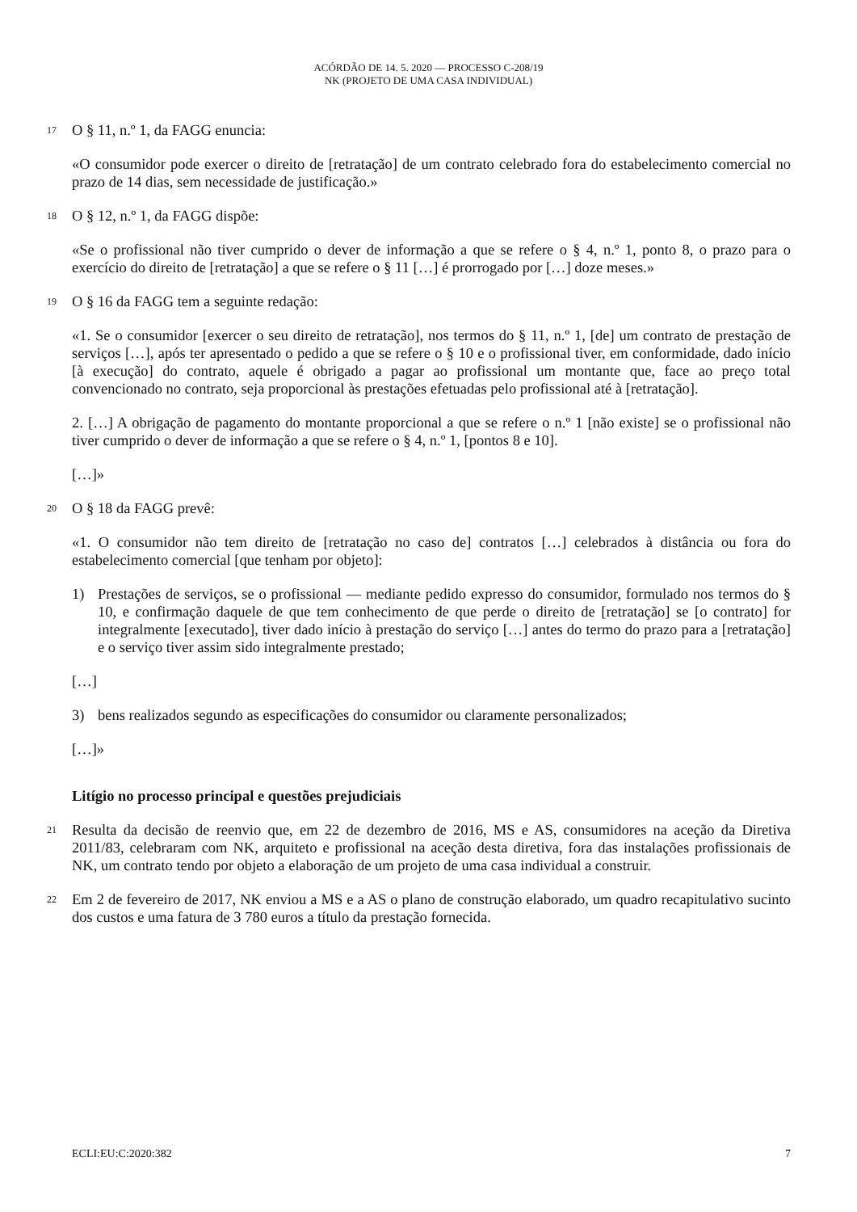ACÓRDÃO DE 14. 5. 2020 — PROCESSO C-208/19
NK (PROJETO DE UMA CASA INDIVIDUAL)
17
O § 11, n.º 1, da FAGG enuncia:
«O consumidor pode exercer o direito de [retratação] de um contrato celebrado fora do estabelecimento comercial no prazo de 14 dias, sem necessidade de justificação.»
18
O § 12, n.º 1, da FAGG dispõe:
«Se o profissional não tiver cumprido o dever de informação a que se refere o § 4, n.º 1, ponto 8, o prazo para o exercício do direito de [retratação] a que se refere o § 11 […] é prorrogado por […] doze meses.»
19
O § 16 da FAGG tem a seguinte redação:
«1. Se o consumidor [exercer o seu direito de retratação], nos termos do § 11, n.º 1, [de] um contrato de prestação de serviços […], após ter apresentado o pedido a que se refere o § 10 e o profissional tiver, em conformidade, dado início [à execução] do contrato, aquele é obrigado a pagar ao profissional um montante que, face ao preço total convencionado no contrato, seja proporcional às prestações efetuadas pelo profissional até à [retratação].
2. […] A obrigação de pagamento do montante proporcional a que se refere o n.º 1 [não existe] se o profissional não tiver cumprido o dever de informação a que se refere o § 4, n.º 1, [pontos 8 e 10].
[…]»
20
O § 18 da FAGG prevê:
«1. O consumidor não tem direito de [retratação no caso de] contratos […] celebrados à distância ou fora do estabelecimento comercial [que tenham por objeto]:
1) Prestações de serviços, se o profissional — mediante pedido expresso do consumidor, formulado nos termos do § 10, e confirmação daquele de que tem conhecimento de que perde o direito de [retratação] se [o contrato] for integralmente [executado], tiver dado início à prestação do serviço […] antes do termo do prazo para a [retratação] e o serviço tiver assim sido integralmente prestado;
[…]
3) bens realizados segundo as especificações do consumidor ou claramente personalizados;
[…]»
Litígio no processo principal e questões prejudiciais
21
Resulta da decisão de reenvio que, em 22 de dezembro de 2016, MS e AS, consumidores na aceção da Diretiva 2011/83, celebraram com NK, arquiteto e profissional na aceção desta diretiva, fora das instalações profissionais de NK, um contrato tendo por objeto a elaboração de um projeto de uma casa individual a construir.
22
Em 2 de fevereiro de 2017, NK enviou a MS e a AS o plano de construção elaborado, um quadro recapitulativo sucinto dos custos e uma fatura de 3 780 euros a título da prestação fornecida.
ECLI:EU:C:2020:382 7